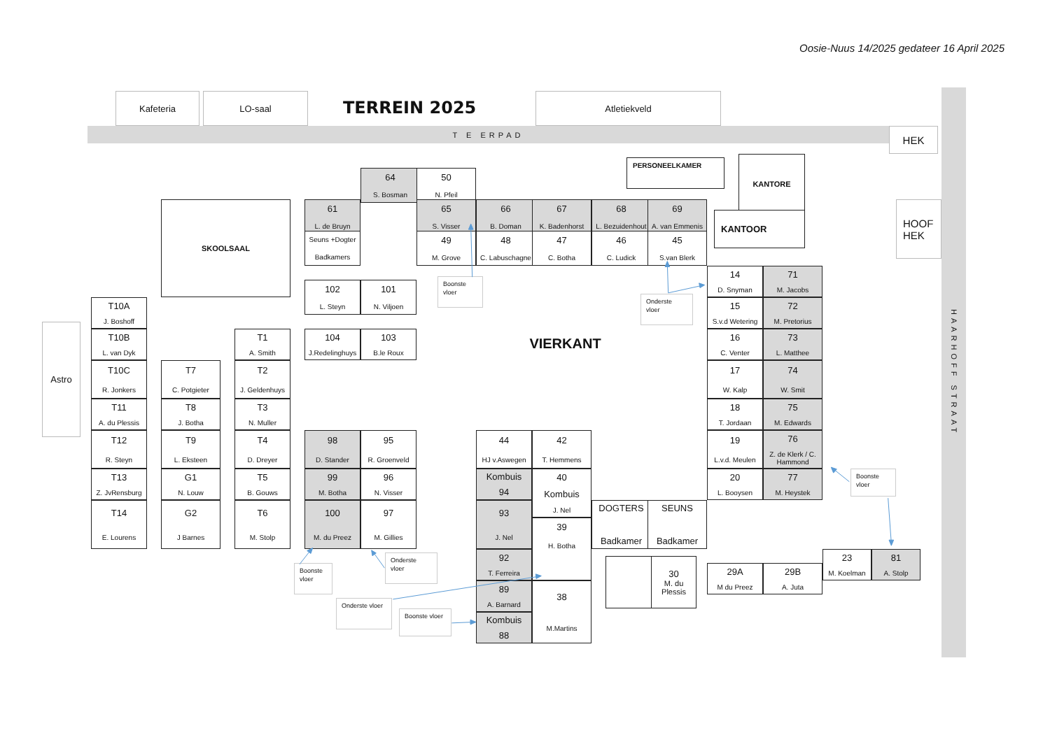Oosie-Nuus 14/2025 gedateer 16 April 2025
Kafeteria
LO-saal
TERREIN 2025
Atletiekveld
T E ERPAD
HEK
HAARHOFF STRAAT
PERSONEELKAMER
KANTORE
KANTOOR
HOOF
HEK
SKOOLSAAL
64
S. Bosman
50
N. Pfeil
61
L. de Bruyn
65
S. Visser
66
B. Doman
67
K. Badenhorst
68
L. Bezuidenhout
69
A. van Emmenis
Seuns +Dogter
Badkamers
49
M. Grove
48
C. Labuschagne
47
C. Botha
46
C. Ludick
45
S.van Blerk
Boonste
vloer
Onderste
vloer
102
L. Steyn
101
N. Viljoen
104
J.Redelinghuys
103
B.le Roux
VIERKANT
14
D. Snyman
71
M. Jacobs
15
S.v.d Wetering
72
M. Pretorius
16
C. Venter
73
L. Matthee
17
W. Kalp
74
W. Smit
18
T. Jordaan
75
M. Edwards
19
L.v.d. Meulen
76
Z. de Klerk / C. Hammond
20
L. Booysen
77
M. Heystek
Boonste
vloer
Astro
T10A
J. Boshoff
T10B
L. van Dyk
T10C
R. Jonkers
T11
A. du Plessis
T12
R. Steyn
T13
Z. JvRensburg
T14
E. Lourens
T7
C. Potgieter
T8
J. Botha
T9
L. Eksteen
G1
N. Louw
G2
J Barnes
T1
A. Smith
T2
J. Geldenhuys
T3
N. Muller
T4
D. Dreyer
T5
B. Gouws
T6
M. Stolp
98
D. Stander
95
R. Groenveld
99
M. Botha
96
N. Visser
100
M. du Preez
97
M. Gillies
Boonste
vloer
Onderste
vloer
Onderste vloer
Boonste vloer
44
HJ v.Aswegen
42
T. Hemmens
Kombuis
94
40
Kombuis
J. Nel
93
J. Nel
39
H. Botha
92
T. Ferreira
89
A. Barnard
38
M.Martins
Kombuis
88
DOGTERS
Badkamer
SEUNS
Badkamer
30
M. du
Plessis
29A
M du Preez
29B
A. Juta
23
M. Koelman
81
A. Stolp